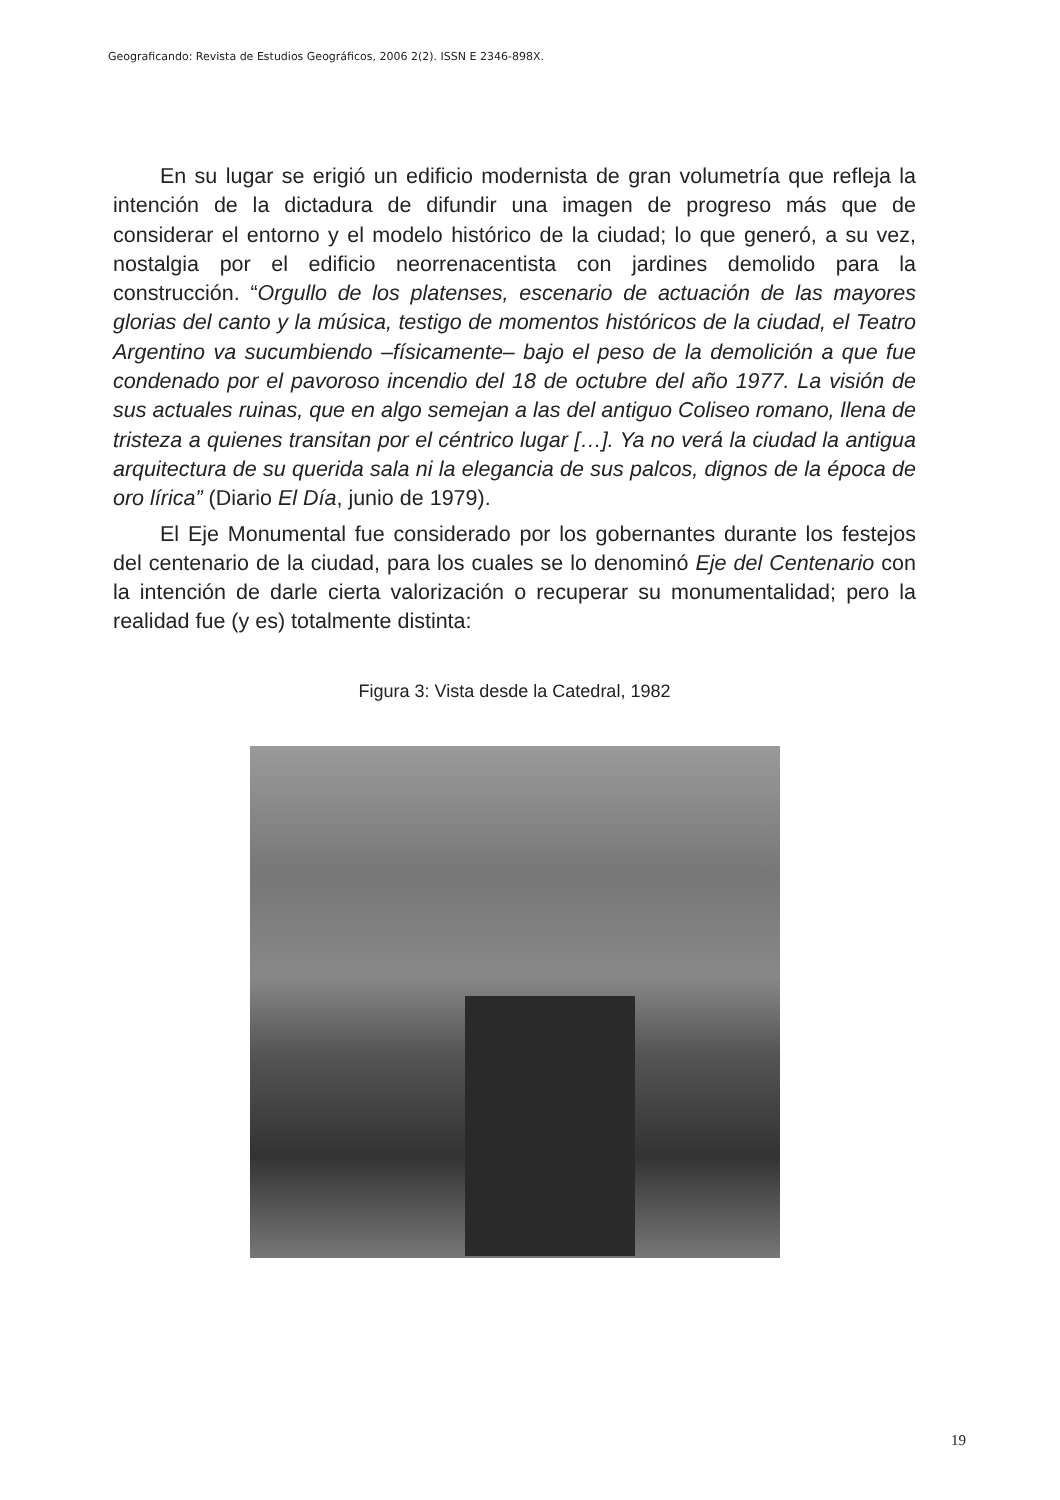Geograficando: Revista de Estudios Geográficos, 2006 2(2). ISSN E 2346-898X.
En su lugar se erigió un edificio modernista de gran volumetría que refleja la intención de la dictadura de difundir una imagen de progreso más que de considerar el entorno y el modelo histórico de la ciudad; lo que generó, a su vez, nostalgia por el edificio neorrenacentista con jardines demolido para la construcción. “Orgullo de los platenses, escenario de actuación de las mayores glorias del canto y la música, testigo de momentos históricos de la ciudad, el Teatro Argentino va sucumbiendo –físicamente– bajo el peso de la demolición a que fue condenado por el pavoroso incendio del 18 de octubre del año 1977. La visión de sus actuales ruinas, que en algo semejan a las del antiguo Coliseo romano, llena de tristeza a quienes transitan por el céntrico lugar […]. Ya no verá la ciudad la antigua arquitectura de su querida sala ni la elegancia de sus palcos, dignos de la época de oro lírica” (Diario El Día, junio de 1979).
El Eje Monumental fue considerado por los gobernantes durante los festejos del centenario de la ciudad, para los cuales se lo denominó Eje del Centenario con la intención de darle cierta valorización o recuperar su monumentalidad; pero la realidad fue (y es) totalmente distinta:
Figura 3: Vista desde la Catedral, 1982
19